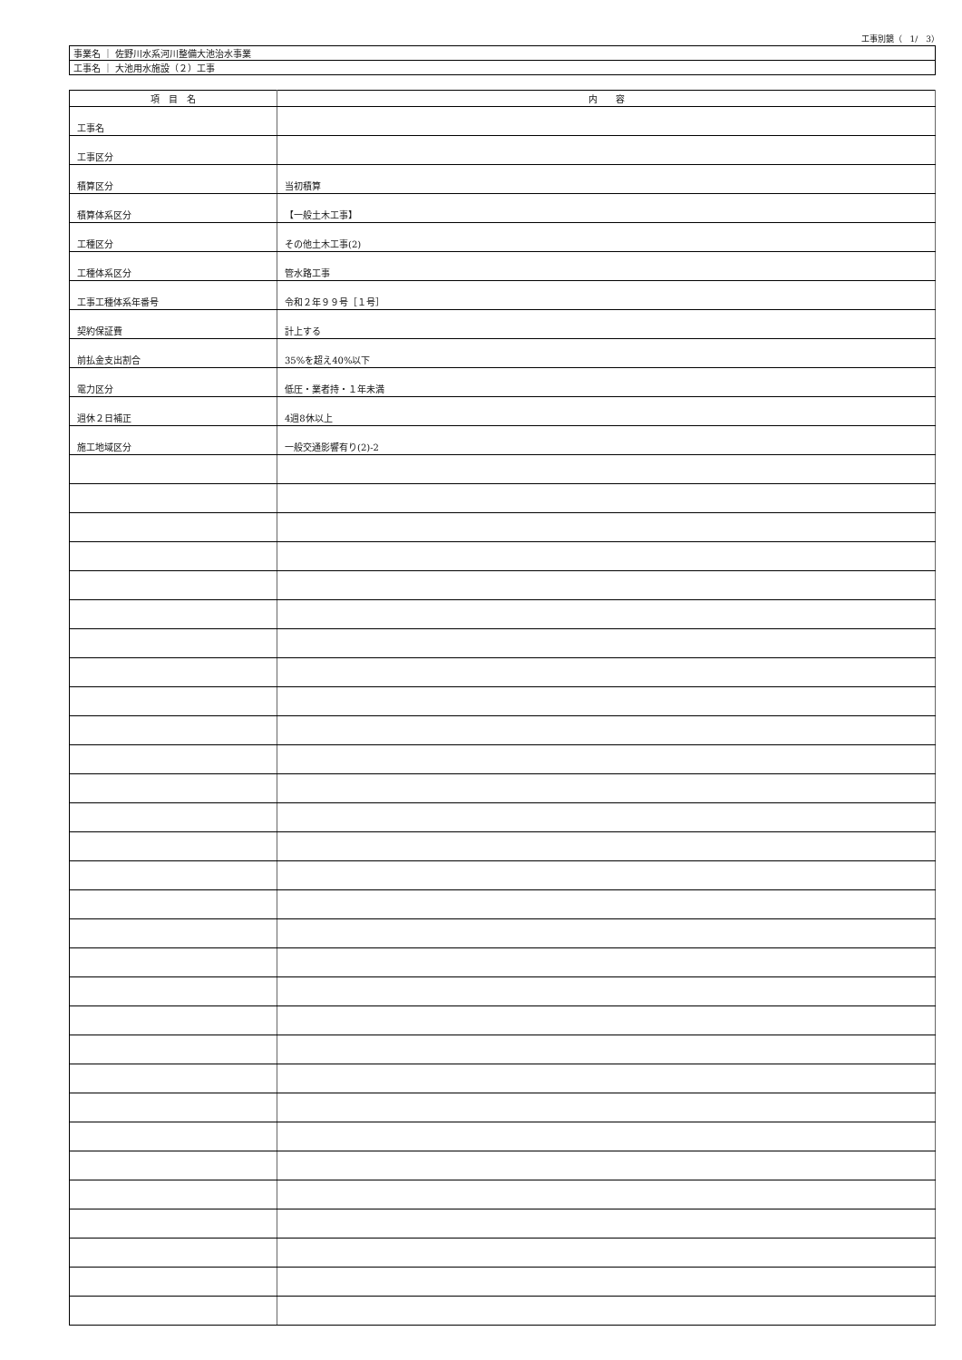工事別鏡（　1/　3）
| 事業名 ｜ 佐野川水系河川整備大池治水事業 |
| 工事名 ｜ 大池用水施設（２）工事 |
| 項 目 名 | 内 容 |
| --- | --- |
| 工事名 | |
| 工事区分 | |
| 積算区分 | 当初積算 |
| 積算体系区分 | 【一般土木工事】 |
| 工種区分 | その他土木工事(2) |
| 工種体系区分 | 管水路工事 |
| 工事工種体系年番号 | 令和２年９９号［１号］ |
| 契約保証費 | 計上する |
| 前払金支出割合 | 35%を超え40%以下 |
| 電力区分 | 低圧・業者持・１年未満 |
| 週休２日補正 | 4週8休以上 |
| 施工地域区分 | 一般交通影響有り(2)-2 |